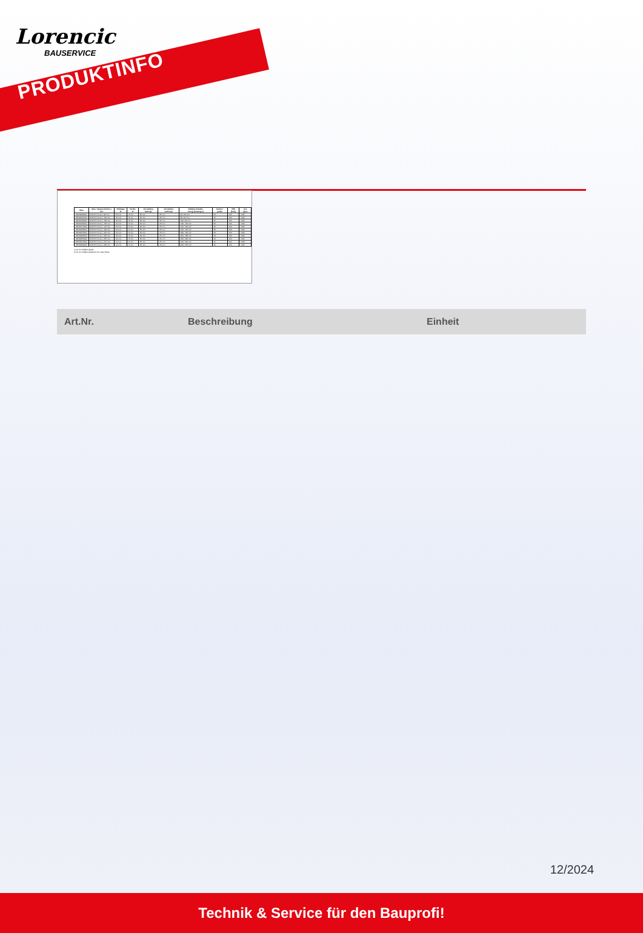Lorencic
BAUSERVICE
PRODUKTINFO
| Šifra | Opis / ukupna dužina u mm | Poklopac Ø | Svrdlo- Ø | min.dubina bušenja | min.dubina usidrenja | Debljina izolacije novog.1)/starog.2) | Karton / paleta | VPE [kom] | Jed. mjere |
| --- | --- | --- | --- | --- | --- | --- | --- | --- | --- |
| Z8746095400 | EJOT® H1 eco / 95 mm | 60 mm | 8 mm | 35 mm | 25 mm | 60 / 40 mm | 50 | 100 | KAR |
| Z8746115400 | EJOT® H1 eco / 115 mm | 60 mm | 8 mm | 35 mm | 25 mm | 80 / 60 mm | 40 | 100 | KAR |
| Z8746135400 | EJOT® H1 eco / 135 mm | 60 mm | 8 mm | 35 mm | 25 mm | 100 / 80 mm | 40 | 100 | KAR |
| Z8746155400 | EJOT® H1 eco / 155 mm | 60 mm | 8 mm | 35 mm | 25 mm | 120 / 100 mm | 30 | 100 | KAR |
| Z8746175400 | EJOT® H1 eco / 175 mm | 60 mm | 8 mm | 35 mm | 25 mm | 140 / 120 mm | 30 | 100 | KAR |
| Z8746195400 | EJOT® H1 eco / 195 mm | 60 mm | 8 mm | 35 mm | 25 mm | 160 / 140 mm | 30 | 100 | KAR |
| Z8746215400 | EJOT® H1 eco / 215 mm | 60 mm | 8 mm | 35 mm | 25 mm | 180 / 160 mm | 30 | 100 | KAR |
| Z8746235400 | EJOT® H1 eco / 235 mm | 60 mm | 8 mm | 35 mm | 25 mm | 200 / 180 mm | 20 | 100 | KAR |
| Z8746255400 | EJOT® H1 eco / 255 mm | 60 mm | 8 mm | 35 mm | 25 mm | 220 / 200 mm | 20 | 100 | KAR |
| Z8746275400 | EJOT® H1 eco / 275 mm | 60 mm | 8 mm | 35 mm | 25 mm | 240 / 220 mm | 20 | 100 | KAR |
| Z8746295400 | EJOT® H1 eco / 295 mm | 60 mm | 8 mm | 35 mm | 25 mm | 260 / 240 mm | 20 | 100 | KAR |
1) 10 mm debljina ljepila
2) 10 mm debljina ljepila 20 mm stare žbuke
| Art.Nr. | Beschreibung | Einheit |
12/2024
Technik & Service für den Bauprofi!